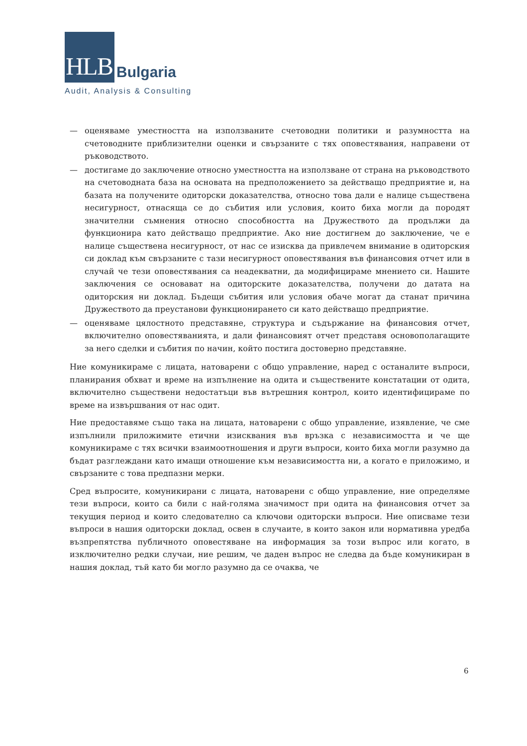HLB Bulgaria
Audit, Analysis & Consulting
— оценяваме уместността на използваните счетоводни политики и разумността на счетоводните приблизителни оценки и свързаните с тях оповестявания, направени от ръководството.
— достигаме до заключение относно уместността на използване от страна на ръководството на счетоводната база на основата на предположението за действащо предприятие и, на базата на получените одиторски доказателства, относно това дали е налице съществена несигурност, отнасяща се до събития или условия, които биха могли да породят значителни съмнения относно способността на Дружеството да продължи да функционира като действащо предприятие. Ако ние достигнем до заключение, че е налице съществена несигурност, от нас се изисква да привлечем внимание в одиторския си доклад към свързаните с тази несигурност оповестявания във финансовия отчет или в случай че тези оповестявания са неадекватни, да модифицираме мнението си. Нашите заключения се основават на одиторските доказателства, получени до датата на одиторския ни доклад. Бъдещи събития или условия обаче могат да станат причина Дружеството да преустанови функционирането си като действащо предприятие.
— оценяваме цялостното представяне, структура и съдържание на финансовия отчет, включително оповестяванията, и дали финансовият отчет представя основополагащите за него сделки и събития по начин, който постига достоверно представяне.
Ние комуникираме с лицата, натоварени с общо управление, наред с останалите въпроси, планирания обхват и време на изпълнение на одита и съществените констатации от одита, включително съществени недостатъци във вътрешния контрол, които идентифицираме по време на извършвания от нас одит.
Ние предоставяме също така на лицата, натоварени с общо управление, изявление, че сме изпълнили приложимите етични изисквания във връзка с независимостта и че ще комуникираме с тях всички взаимоотношения и други въпроси, които биха могли разумно да бъдат разглеждани като имащи отношение към независимостта ни, а когато е приложимо, и свързаните с това предпазни мерки.
Сред въпросите, комуникирани с лицата, натоварени с общо управление, ние определяме тези въпроси, които са били с най-голяма значимост при одита на финансовия отчет за текущия период и които следователно са ключови одиторски въпроси. Ние описваме тези въпроси в нашия одиторски доклад, освен в случаите, в които закон или нормативна уредба възпрепятства публичното оповестяване на информация за този въпрос или когато, в изключително редки случаи, ние решим, че даден въпрос не следва да бъде комуникиран в нашия доклад, тъй като би могло разумно да се очаква, че
6